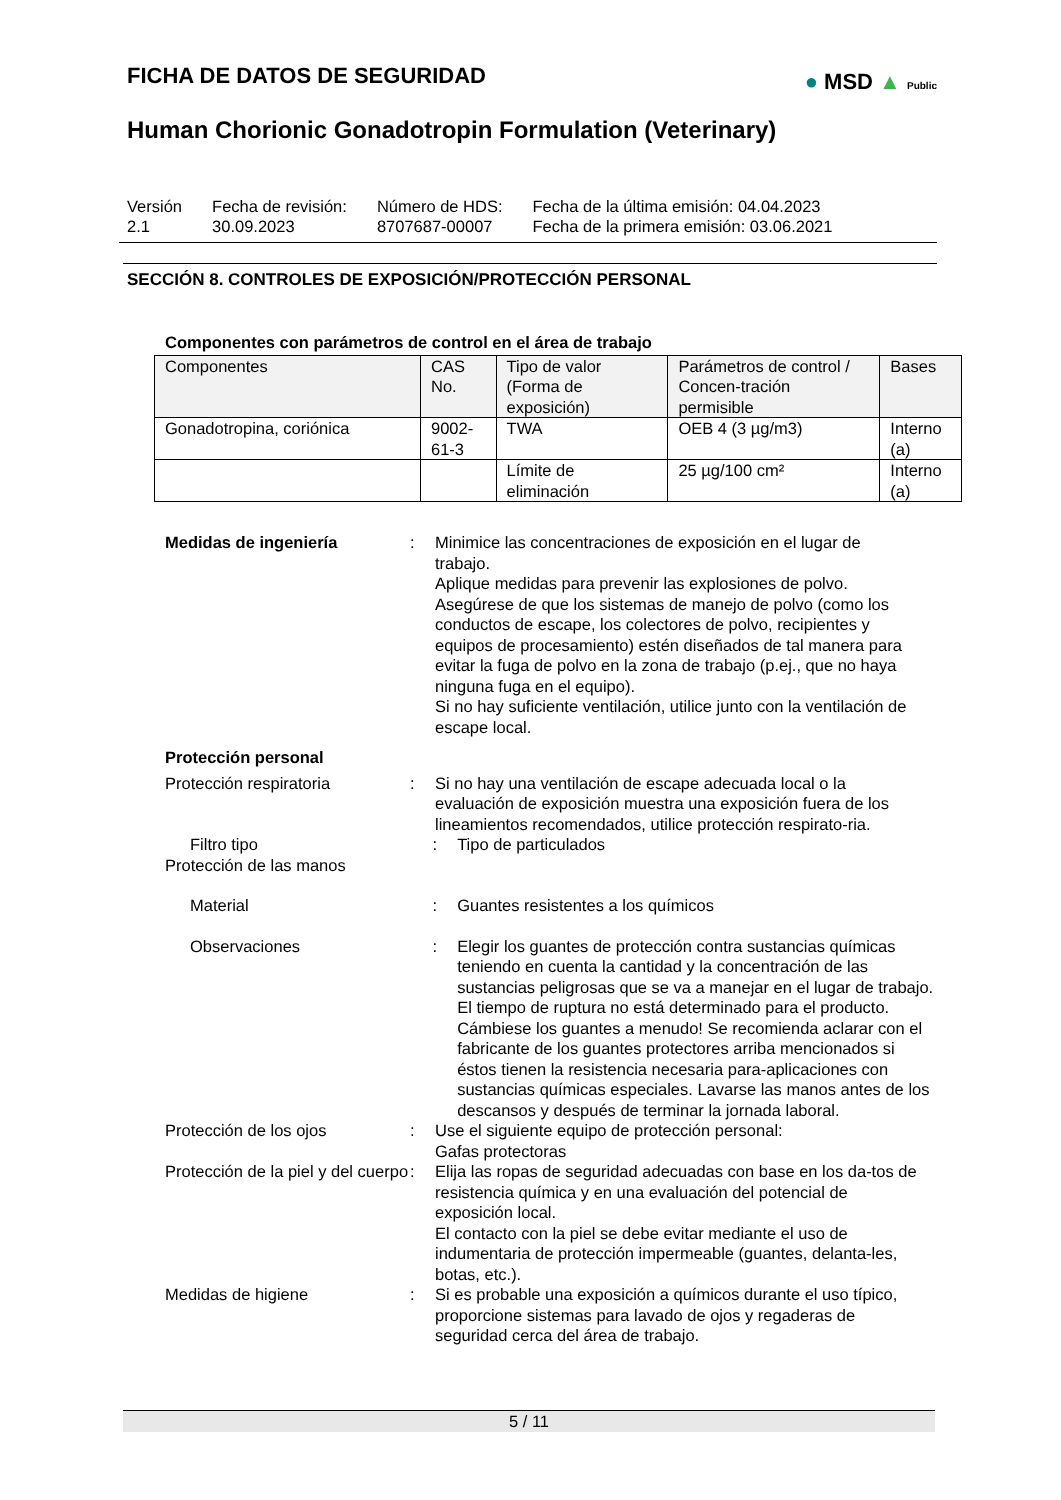● MSD ▲ Public
FICHA DE DATOS DE SEGURIDAD
Human Chorionic Gonadotropin Formulation (Veterinary)
Versión
2.1
Fecha de revisión:
30.09.2023
Número de HDS:
8707687-00007
Fecha de la última emisión: 04.04.2023
Fecha de la primera emisión: 03.06.2021
SECCIÓN 8. CONTROLES DE EXPOSICIÓN/PROTECCIÓN PERSONAL
Componentes con parámetros de control en el área de trabajo
| Componentes | CAS No. | Tipo de valor (Forma de exposición) | Parámetros de control / Concen-tración permisible | Bases |
| Gonadotropina, coriónica | 9002-61-3 | TWA | OEB 4 (3 µg/m3) | Interno (a) |
| | | Límite de eliminación | 25 µg/100 cm² | Interno (a) |
Medidas de ingeniería : Minimice las concentraciones de exposición en el lugar de trabajo.
Aplique medidas para prevenir las explosiones de polvo.
Asegúrese de que los sistemas de manejo de polvo (como los conductos de escape, los colectores de polvo, recipientes y equipos de procesamiento) estén diseñados de tal manera para evitar la fuga de polvo en la zona de trabajo (p.ej., que no haya ninguna fuga en el equipo).
Si no hay suficiente ventilación, utilice junto con la ventilación de escape local.
Protección personal
Protección respiratoria : Si no hay una ventilación de escape adecuada local o la evaluación de exposición muestra una exposición fuera de los lineamientos recomendados, utilice protección respirato-ria.
Filtro tipo : Tipo de particulados
Protección de las manos
Material : Guantes resistentes a los químicos
Observaciones : Elegir los guantes de protección contra sustancias químicas teniendo en cuenta la cantidad y la concentración de las sustancias peligrosas que se va a manejar en el lugar de trabajo. El tiempo de ruptura no está determinado para el producto. Cámbiese los guantes a menudo! Se recomienda aclarar con el fabricante de los guantes protectores arriba mencionados si éstos tienen la resistencia necesaria para-aplicaciones con sustancias químicas especiales. Lavarse las manos antes de los descansos y después de terminar la jornada laboral.
Protección de los ojos : Use el siguiente equipo de protección personal:
Gafas protectoras
Protección de la piel y del cuerpo
: Elija las ropas de seguridad adecuadas con base en los da-tos de resistencia química y en una evaluación del potencial de exposición local.
El contacto con la piel se debe evitar mediante el uso de indumentaria de protección impermeable (guantes, delanta-les, botas, etc.).
Medidas de higiene : Si es probable una exposición a químicos durante el uso típico, proporcione sistemas para lavado de ojos y regaderas de seguridad cerca del área de trabajo.
5 / 11